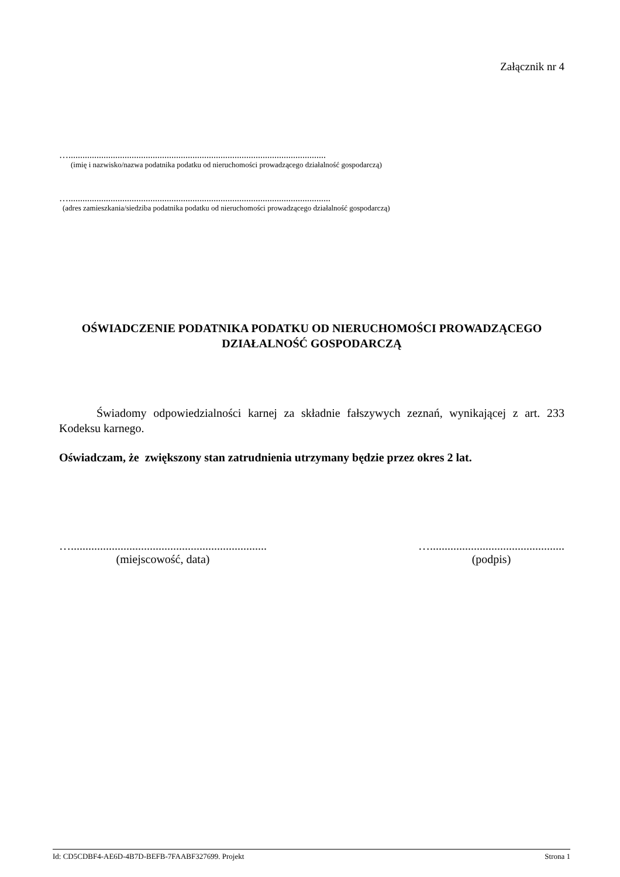Załącznik nr 4
…..............................................................................................................
(imię i nazwisko/nazwa podatnika podatku od nieruchomości prowadzącego działalność gospodarczą)
…................................................................................................................
(adres zamieszkania/siedziba podatnika podatku od nieruchomości prowadzącego działalność gospodarczą)
OŚWIADCZENIE PODATNIKA PODATKU OD NIERUCHOMOŚCI PROWADZĄCEGO DZIAŁALNOŚĆ GOSPODARCZĄ
Świadomy odpowiedzialności karnej za składnie fałszywych zeznań, wynikającej z art. 233 Kodeksu karnego.
Oświadczam, że zwiększony stan zatrudnienia utrzymany będzie przez okres 2 lat.
…...................................................................
(miejscowość, data)
…..............................................
(podpis)
Id: CD5CDBF4-AE6D-4B7D-BEFB-7FAABF327699. Projekt Strona 1